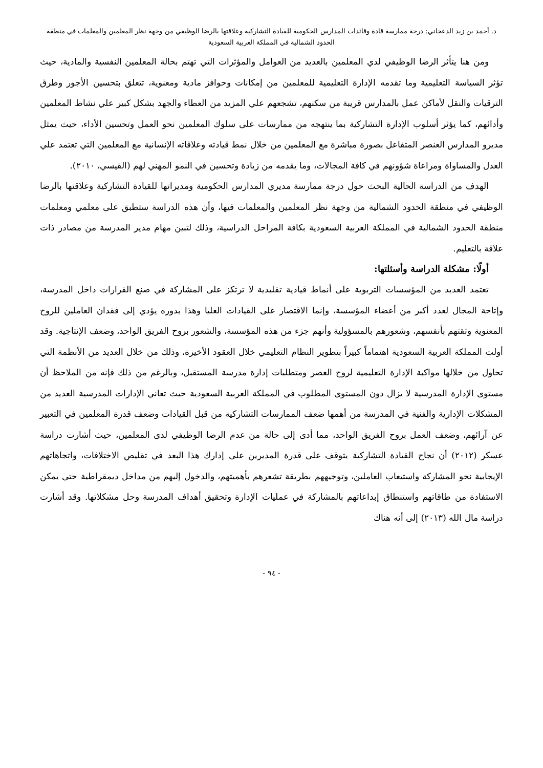د. أحمد بن زيد الدعجاني: درجة ممارسة قادة وقائدات المدارس الحكومية للقيادة التشاركية وعلاقتها بالرضا الوظيفي من وجهة نظر المعلمين والمعلمات في منطقة
الحدود الشمالية في المملكة العربية السعودية
ومن هنا يتأثر الرضا الوظيفي لدي المعلمين بالعديد من العوامل والمؤثرات التي تهتم بحالة المعلمين النفسية والمادية، حيث تؤثر السياسة التعليمية وما تقدمه الإدارة التعليمية للمعلمين من إمكانات وحوافز مادية ومعنوية، تتعلق بتحسين الأجور وطرق الترقيات والنقل لأماكن عمل بالمدارس قريبة من سكنهم، تشجعهم علي المزيد من العطاء والجهد بشكل كبير علي نشاط المعلمين وأدائهم، كما يؤثر أسلوب الإدارة التشاركية بما ينتهجه من ممارسات على سلوك المعلمين نحو العمل وتحسين الأداء، حيث يمثل مديرو المدارس العنصر المتفاعل بصورة مباشرة مع المعلمين من خلال نمط قيادته وعلاقاته الإنسانية مع المعلمين التي تعتمد علي العدل والمساواة ومراعاة شؤونهم في كافة المجالات، وما يقدمه من زيادة وتحسين في النمو المهني لهم (القيسي، ٢٠١٠).
الهدف من الدراسة الحالية البحث حول درجة ممارسة مديري المدارس الحكومية ومديراتها للقيادة التشاركية وعلاقتها بالرضا الوظيفي في منطقة الحدود الشمالية من وجهة نظر المعلمين والمعلمات فيها، وأن هذه الدراسة ستطبق على معلمي ومعلمات منطقة الحدود الشمالية في المملكة العربية السعودية بكافة المراحل الدراسية، وذلك لتبين مهام مدير المدرسة من مصادر ذات علاقة بالتعليم.
أولًا: مشكلة الدراسة وأسئلتها:
تعتمد العديد من المؤسسات التربوية على أنماط قيادية تقليدية لا ترتكز على المشاركة في صنع القرارات داخل المدرسة، وإتاحة المجال لعدد أكبر من أعضاء المؤسسة، وإنما الاقتصار على القيادات العليا وهذا بدوره يؤدي إلى فقدان العاملين للروح المعنوية وثقتهم بأنفسهم، وشعورهم بالمسؤولية وأنهم جزء من هذه المؤسسة، والشعور بروح الفريق الواحد، وضعف الإنتاجية. وقد أولت المملكة العربية السعودية اهتماماً كبيراً بتطوير النظام التعليمي خلال العقود الأخيرة، وذلك من خلال العديد من الأنظمة التي تحاول من خلالها مواكبة الإدارة التعليمية لروح العصر ومتطلبات إدارة مدرسة المستقبل، وبالرغم من ذلك فإنه من الملاحظ أن مستوى الإدارة المدرسية لا يزال دون المستوى المطلوب في المملكة العربية السعودية حيث تعاني الإدارات المدرسية العديد من المشكلات الإدارية والفنية في المدرسة من أهمها ضعف الممارسات التشاركية من قبل القيادات وضعف قدرة المعلمين في التعبير عن آرائهم، وضعف العمل بروح الفريق الواحد، مما أدى إلى حالة من عدم الرضا الوظيفي لدى المعلمين، حيث أشارت دراسة عسكر (٢٠١٢) أن نجاح القيادة التشاركية يتوقف على قدرة المديرين على إدارك هذا البعد في تقليص الاختلافات، واتجاهاتهم الإيجابية نحو المشاركة واستيعاب العاملين، وتوجيههم بطريقة تشعرهم بأهميتهم، والدخول إليهم من مداخل ديمقراطية حتى يمكن الاستفادة من طاقاتهم واستنطاق إبداعاتهم بالمشاركة في عمليات الإدارة وتحقيق أهداف المدرسة وحل مشكلاتها. وقد أشارت دراسة مال الله (٢٠١٣) إلى أنه هناك
- ٩٤ -